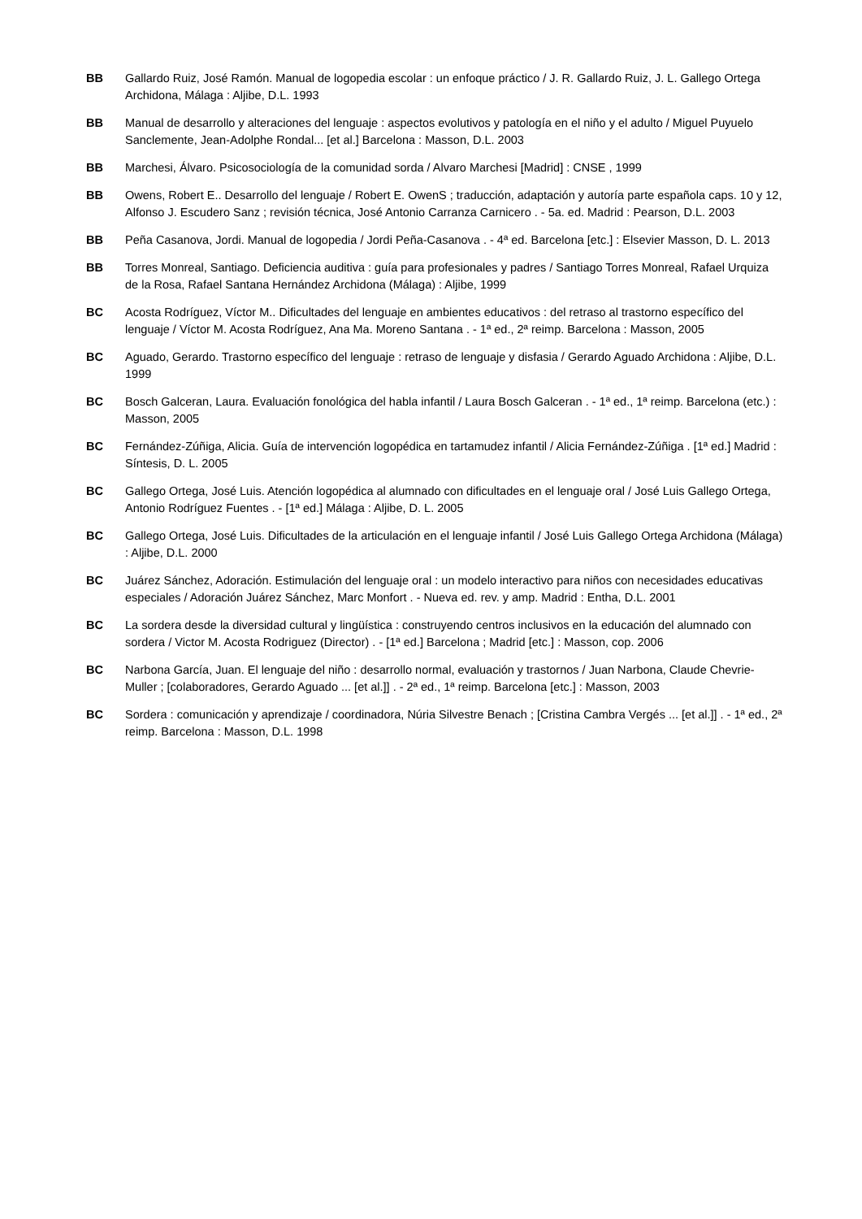BB Gallardo Ruiz, José Ramón. Manual de logopedia escolar : un enfoque práctico / J. R. Gallardo Ruiz, J. L. Gallego Ortega Archidona, Málaga : Aljibe, D.L. 1993
BB Manual de desarrollo y alteraciones del lenguaje : aspectos evolutivos y patología en el niño y el adulto / Miguel Puyuelo Sanclemente, Jean-Adolphe Rondal... [et al.] Barcelona : Masson, D.L. 2003
BB Marchesi, Álvaro. Psicosociología de la comunidad sorda / Alvaro Marchesi [Madrid] : CNSE , 1999
BB Owens, Robert E.. Desarrollo del lenguaje / Robert E. OwenS ; traducción, adaptación y autoría parte española caps. 10 y 12, Alfonso J. Escudero Sanz ; revisión técnica, José Antonio Carranza Carnicero . - 5a. ed. Madrid : Pearson, D.L. 2003
BB Peña Casanova, Jordi. Manual de logopedia / Jordi Peña-Casanova . - 4ª ed. Barcelona [etc.] : Elsevier Masson, D. L. 2013
BB Torres Monreal, Santiago. Deficiencia auditiva : guía para profesionales y padres / Santiago Torres Monreal, Rafael Urquiza de la Rosa, Rafael Santana Hernández Archidona (Málaga) : Aljibe, 1999
BC Acosta Rodríguez, Víctor M.. Dificultades del lenguaje en ambientes educativos : del retraso al trastorno específico del lenguaje / Víctor M. Acosta Rodríguez, Ana Ma. Moreno Santana . - 1ª ed., 2ª reimp. Barcelona : Masson, 2005
BC Aguado, Gerardo. Trastorno específico del lenguaje : retraso de lenguaje y disfasia / Gerardo Aguado Archidona : Aljibe, D.L. 1999
BC Bosch Galceran, Laura. Evaluación fonológica del habla infantil / Laura Bosch Galceran . - 1ª ed., 1ª reimp. Barcelona (etc.) : Masson, 2005
BC Fernández-Zúñiga, Alicia. Guía de intervención logopédica en tartamudez infantil / Alicia Fernández-Zúñiga . [1ª ed.] Madrid : Síntesis, D. L. 2005
BC Gallego Ortega, José Luis. Atención logopédica al alumnado con dificultades en el lenguaje oral / José Luis Gallego Ortega, Antonio Rodríguez Fuentes . - [1ª ed.] Málaga : Aljibe, D. L. 2005
BC Gallego Ortega, José Luis. Dificultades de la articulación en el lenguaje infantil / José Luis Gallego Ortega Archidona (Málaga) : Aljibe, D.L. 2000
BC Juárez Sánchez, Adoración. Estimulación del lenguaje oral : un modelo interactivo para niños con necesidades educativas especiales / Adoración Juárez Sánchez, Marc Monfort . - Nueva ed. rev. y amp. Madrid : Entha, D.L. 2001
BC La sordera desde la diversidad cultural y lingüística : construyendo centros inclusivos en la educación del alumnado con sordera / Victor M. Acosta Rodriguez (Director) . - [1ª ed.] Barcelona ; Madrid [etc.] : Masson, cop. 2006
BC Narbona García, Juan. El lenguaje del niño : desarrollo normal, evaluación y trastornos / Juan Narbona, Claude Chevrie-Muller ; [colaboradores, Gerardo Aguado ... [et al.]] . - 2ª ed., 1ª reimp. Barcelona [etc.] : Masson, 2003
BC Sordera : comunicación y aprendizaje / coordinadora, Núria Silvestre Benach ; [Cristina Cambra Vergés ... [et al.]] . - 1ª ed., 2ª reimp. Barcelona : Masson, D.L. 1998